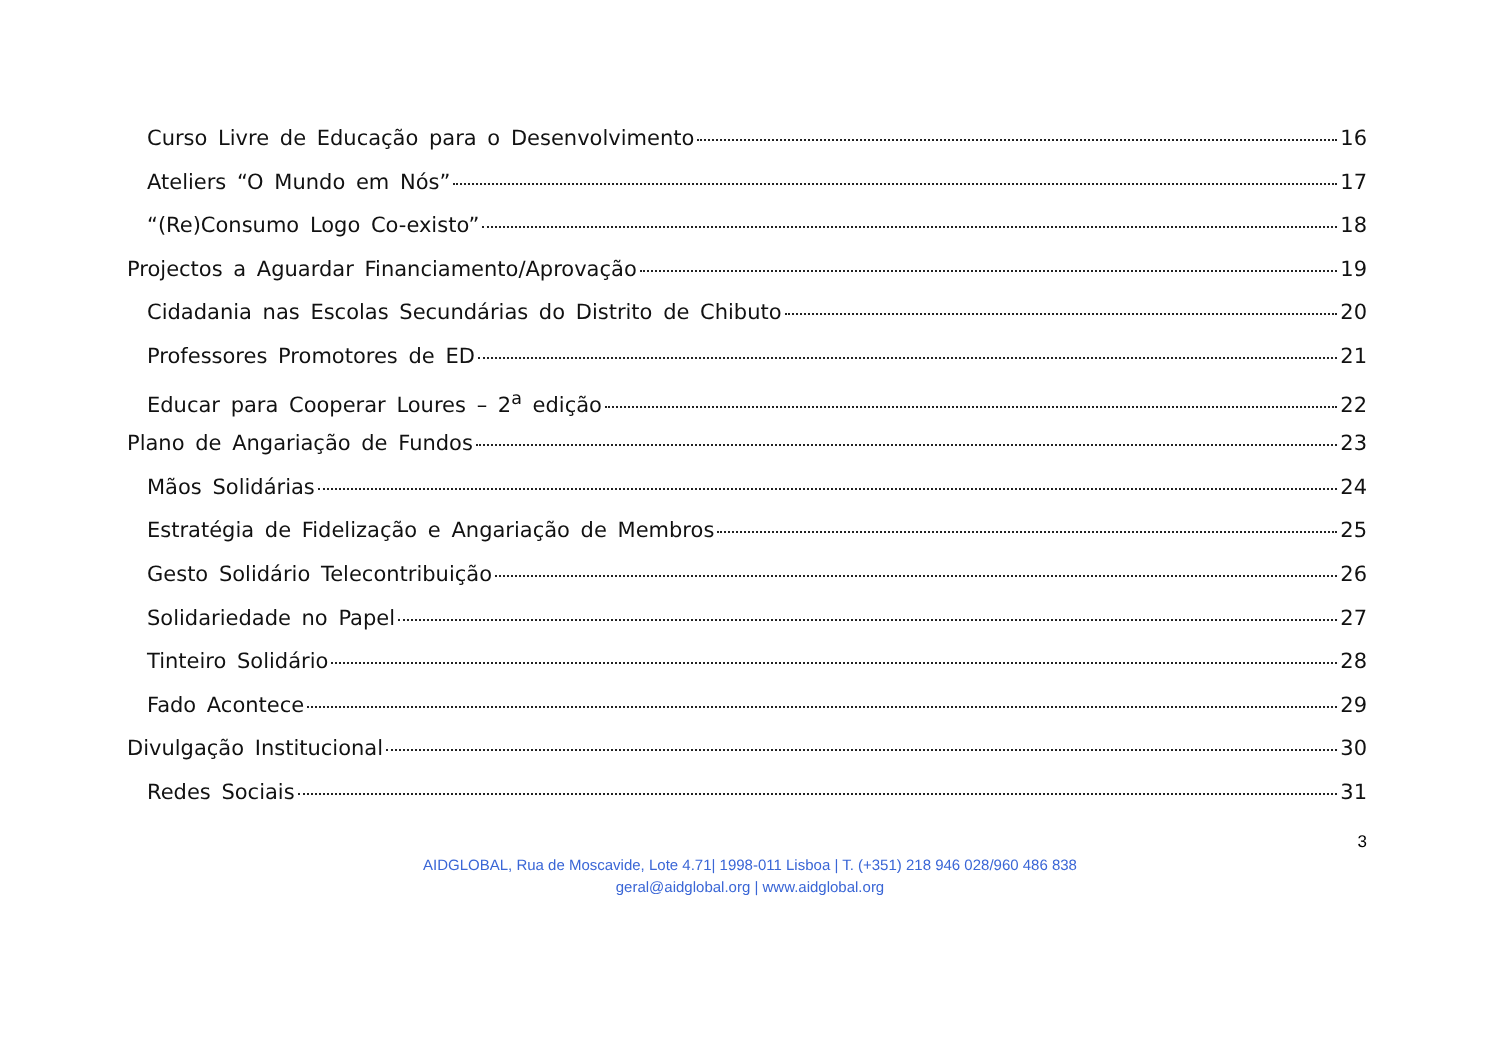Curso Livre de Educação para o Desenvolvimento 16
Ateliers “O Mundo em Nós” 17
“(Re)Consumo Logo Co-existo” 18
Projectos a Aguardar Financiamento/Aprovação 19
Cidadania nas Escolas Secundárias do Distrito de Chibuto 20
Professores Promotores de ED 21
Educar para Cooperar Loures – 2<sup>a</sup> edição 22
Plano de Angariação de Fundos 23
Mãos Solidárias 24
Estratégia de Fidelização e Angariação de Membros 25
Gesto Solidário Telecontribuição 26
Solidariedade no Papel 27
Tinteiro Solidário 28
Fado Acontece 29
Divulgação Institucional 30
Redes Sociais 31
3
AIDGLOBAL, Rua de Moscavide, Lote 4.71| 1998-011 Lisboa | T. (+351) 218 946 028/960 486 838
geral@aidglobal.org | www.aidglobal.org